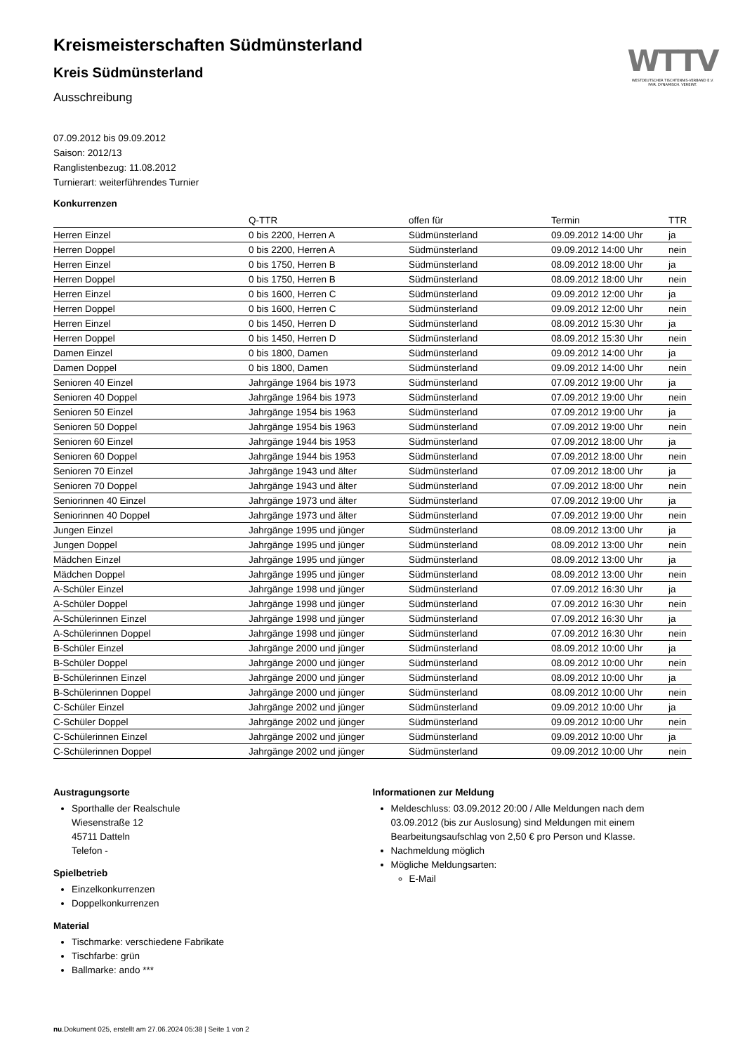WTTV
WESTDEUTSCHER TISCHTENNIS-VERBAND E.V.
FAIR. DYNAMISCH. VEREINT.
Kreismeisterschaften Südmünsterland
Kreis Südmünsterland
Ausschreibung
07.09.2012 bis 09.09.2012
Saison: 2012/13
Ranglistenbezug: 11.08.2012
Turnierart: weiterführendes Turnier
Konkurrenzen
| | Q-TTR | offen für | Termin | TTR |
| --- | --- | --- | --- | --- |
| Herren Einzel | 0 bis 2200, Herren A | Südmünsterland | 09.09.2012 14:00 Uhr | ja |
| Herren Doppel | 0 bis 2200, Herren A | Südmünsterland | 09.09.2012 14:00 Uhr | nein |
| Herren Einzel | 0 bis 1750, Herren B | Südmünsterland | 08.09.2012 18:00 Uhr | ja |
| Herren Doppel | 0 bis 1750, Herren B | Südmünsterland | 08.09.2012 18:00 Uhr | nein |
| Herren Einzel | 0 bis 1600, Herren C | Südmünsterland | 09.09.2012 12:00 Uhr | ja |
| Herren Doppel | 0 bis 1600, Herren C | Südmünsterland | 09.09.2012 12:00 Uhr | nein |
| Herren Einzel | 0 bis 1450, Herren D | Südmünsterland | 08.09.2012 15:30 Uhr | ja |
| Herren Doppel | 0 bis 1450, Herren D | Südmünsterland | 08.09.2012 15:30 Uhr | nein |
| Damen Einzel | 0 bis 1800, Damen | Südmünsterland | 09.09.2012 14:00 Uhr | ja |
| Damen Doppel | 0 bis 1800, Damen | Südmünsterland | 09.09.2012 14:00 Uhr | nein |
| Senioren 40 Einzel | Jahrgänge 1964 bis 1973 | Südmünsterland | 07.09.2012 19:00 Uhr | ja |
| Senioren 40 Doppel | Jahrgänge 1964 bis 1973 | Südmünsterland | 07.09.2012 19:00 Uhr | nein |
| Senioren 50 Einzel | Jahrgänge 1954 bis 1963 | Südmünsterland | 07.09.2012 19:00 Uhr | ja |
| Senioren 50 Doppel | Jahrgänge 1954 bis 1963 | Südmünsterland | 07.09.2012 19:00 Uhr | nein |
| Senioren 60 Einzel | Jahrgänge 1944 bis 1953 | Südmünsterland | 07.09.2012 18:00 Uhr | ja |
| Senioren 60 Doppel | Jahrgänge 1944 bis 1953 | Südmünsterland | 07.09.2012 18:00 Uhr | nein |
| Senioren 70 Einzel | Jahrgänge 1943 und älter | Südmünsterland | 07.09.2012 18:00 Uhr | ja |
| Senioren 70 Doppel | Jahrgänge 1943 und älter | Südmünsterland | 07.09.2012 18:00 Uhr | nein |
| Seniorinnen 40 Einzel | Jahrgänge 1973 und älter | Südmünsterland | 07.09.2012 19:00 Uhr | ja |
| Seniorinnen 40 Doppel | Jahrgänge 1973 und älter | Südmünsterland | 07.09.2012 19:00 Uhr | nein |
| Jungen Einzel | Jahrgänge 1995 und jünger | Südmünsterland | 08.09.2012 13:00 Uhr | ja |
| Jungen Doppel | Jahrgänge 1995 und jünger | Südmünsterland | 08.09.2012 13:00 Uhr | nein |
| Mädchen Einzel | Jahrgänge 1995 und jünger | Südmünsterland | 08.09.2012 13:00 Uhr | ja |
| Mädchen Doppel | Jahrgänge 1995 und jünger | Südmünsterland | 08.09.2012 13:00 Uhr | nein |
| A-Schüler Einzel | Jahrgänge 1998 und jünger | Südmünsterland | 07.09.2012 16:30 Uhr | ja |
| A-Schüler Doppel | Jahrgänge 1998 und jünger | Südmünsterland | 07.09.2012 16:30 Uhr | nein |
| A-Schülerinnen Einzel | Jahrgänge 1998 und jünger | Südmünsterland | 07.09.2012 16:30 Uhr | ja |
| A-Schülerinnen Doppel | Jahrgänge 1998 und jünger | Südmünsterland | 07.09.2012 16:30 Uhr | nein |
| B-Schüler Einzel | Jahrgänge 2000 und jünger | Südmünsterland | 08.09.2012 10:00 Uhr | ja |
| B-Schüler Doppel | Jahrgänge 2000 und jünger | Südmünsterland | 08.09.2012 10:00 Uhr | nein |
| B-Schülerinnen Einzel | Jahrgänge 2000 und jünger | Südmünsterland | 08.09.2012 10:00 Uhr | ja |
| B-Schülerinnen Doppel | Jahrgänge 2000 und jünger | Südmünsterland | 08.09.2012 10:00 Uhr | nein |
| C-Schüler Einzel | Jahrgänge 2002 und jünger | Südmünsterland | 09.09.2012 10:00 Uhr | ja |
| C-Schüler Doppel | Jahrgänge 2002 und jünger | Südmünsterland | 09.09.2012 10:00 Uhr | nein |
| C-Schülerinnen Einzel | Jahrgänge 2002 und jünger | Südmünsterland | 09.09.2012 10:00 Uhr | ja |
| C-Schülerinnen Doppel | Jahrgänge 2002 und jünger | Südmünsterland | 09.09.2012 10:00 Uhr | nein |
Austragungsorte
Sporthalle der Realschule
Wiesenstraße 12
45711 Datteln
Telefon -
Spielbetrieb
Einzelkonkurrenzen
Doppelkonkurrenzen
Material
Tischmarke: verschiedene Fabrikate
Tischfarbe: grün
Ballmarke: ando ***
Informationen zur Meldung
Meldeschluss: 03.09.2012 20:00 / Alle Meldungen nach dem 03.09.2012 (bis zur Auslosung) sind Meldungen mit einem Bearbeitungsaufschlag von 2,50 € pro Person und Klasse.
Nachmeldung möglich
Mögliche Meldungsarten:
E-Mail
nu.Dokument 025, erstellt am 27.06.2024 05:38 | Seite 1 von 2